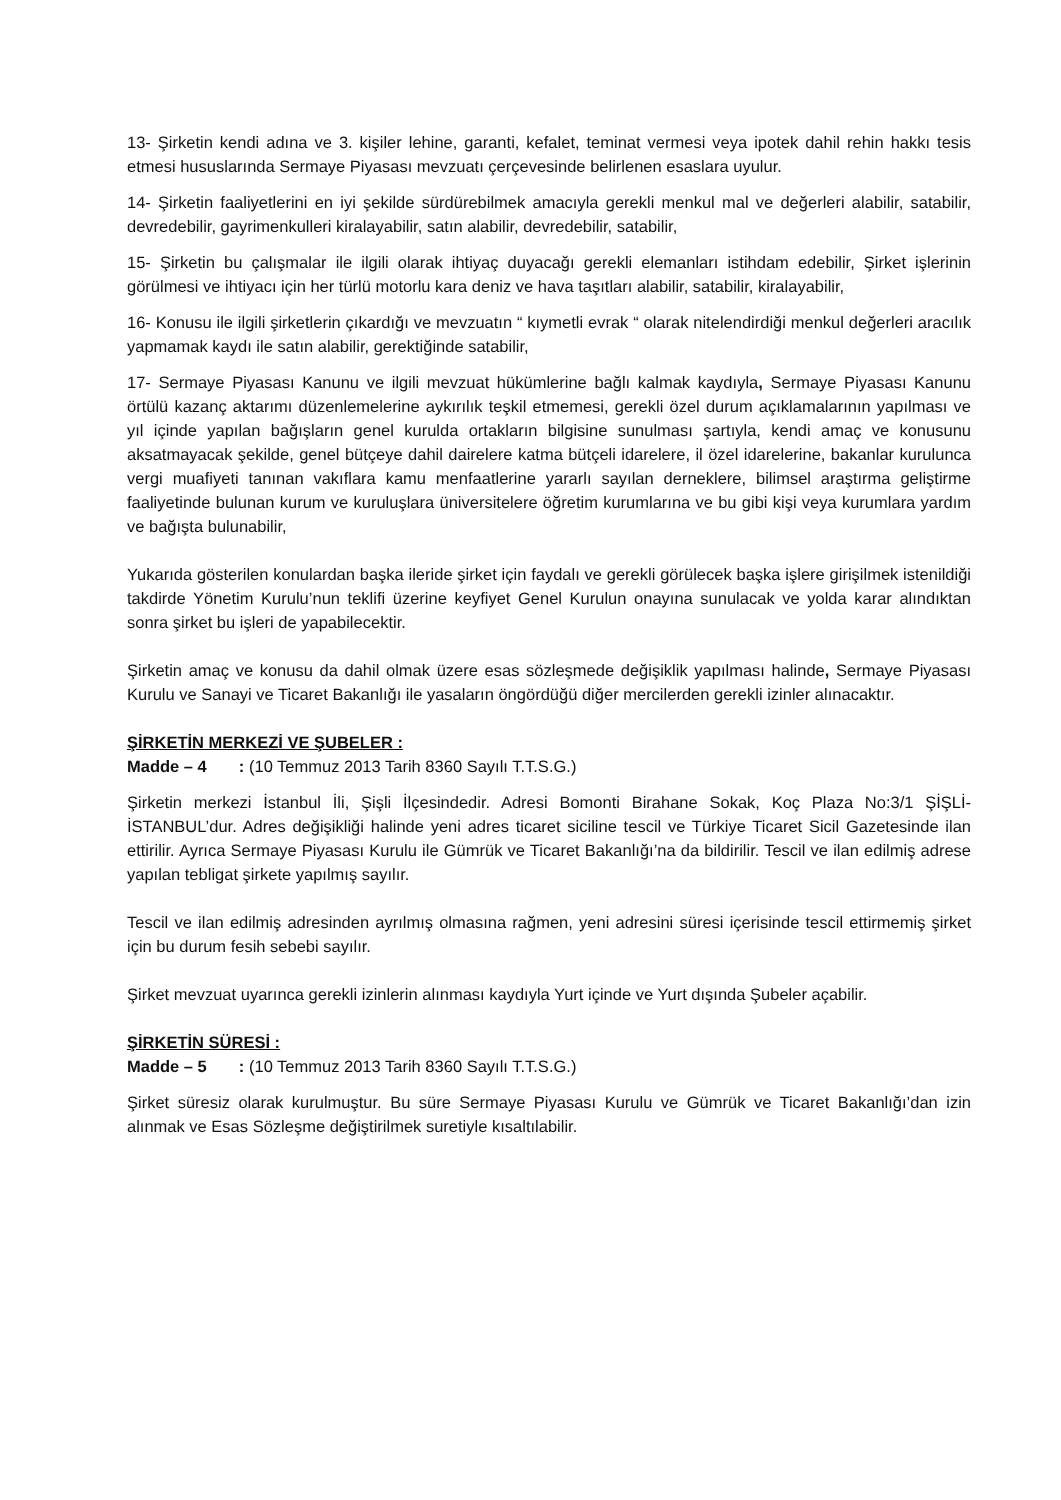13- Şirketin kendi adına ve 3. kişiler lehine, garanti, kefalet, teminat vermesi veya ipotek dahil rehin hakkı tesis etmesi hususlarında Sermaye Piyasası mevzuatı çerçevesinde belirlenen esaslara uyulur.
14- Şirketin faaliyetlerini en iyi şekilde sürdürebilmek amacıyla gerekli menkul mal ve değerleri alabilir, satabilir, devredebilir, gayrimenkulleri kiralayabilir, satın alabilir, devredebilir, satabilir,
15- Şirketin bu çalışmalar ile ilgili olarak ihtiyaç duyacağı gerekli elemanları istihdam edebilir, Şirket işlerinin görülmesi ve ihtiyacı için her türlü motorlu kara deniz ve hava taşıtları alabilir, satabilir, kiralayabilir,
16- Konusu ile ilgili şirketlerin çıkardığı ve mevzuatın “ kıymetli evrak “ olarak nitelendirdiği menkul değerleri aracılık yapmamak kaydı ile satın alabilir, gerektiğinde satabilir,
17- Sermaye Piyasası Kanunu ve ilgili mevzuat hükümlerine bağlı kalmak kaydıyla, Sermaye Piyasası Kanunu örtülü kazanç aktarımı düzenlemelerine aykırılık teşkil etmemesi, gerekli özel durum açıklamalarının yapılması ve yıl içinde yapılan bağışların genel kurulda ortakların bilgisine sunulması şartıyla, kendi amaç ve konusunu aksatmayacak şekilde, genel bütçeye dahil dairelere katma bütçeli idarelere, il özel idarelerine, bakanlar kurulunca vergi muafiyeti tanınan vakıflara kamu menfaatlerine yararlı sayılan derneklere, bilimsel araştırma geliştirme faaliyetinde bulunan kurum ve kuruluşlara üniversitelere öğretim kurumlarına ve bu gibi kişi veya kurumlara yardım ve bağışta bulunabilir,
Yukarıda gösterilen konulardan başka ileride şirket için faydalı ve gerekli görülecek başka işlere girişilmek istenildiği takdirde Yönetim Kurulu’nun teklifi üzerine keyfiyet Genel Kurulun onayına sunulacak ve yolda karar alındıktan sonra şirket bu işleri de yapabilecektir.
Şirketin amaç ve konusu da dahil olmak üzere esas sözleşmede değişiklik yapılması halinde, Sermaye Piyasası Kurulu ve Sanayi ve Ticaret Bakanlığı ile yasaların öngördüğü diğer mercilerden gerekli izinler alınacaktır.
ŞİRKETİN MERKEZİ VE ŞUBELER :
Madde – 4 : (10 Temmuz 2013 Tarih 8360 Sayılı T.T.S.G.)
Şirketin merkezi İstanbul İli, Şişli İlçesindedir. Adresi Bomonti Birahane Sokak, Koç Plaza No:3/1 ŞİŞLİ-İSTANBUL’dur. Adres değişikliği halinde yeni adres ticaret siciline tescil ve Türkiye Ticaret Sicil Gazetesinde ilan ettirilir. Ayrıca Sermaye Piyasası Kurulu ile Gümrük ve Ticaret Bakanlığı’na da bildirilir. Tescil ve ilan edilmiş adrese yapılan tebligat şirkete yapılmış sayılır.
Tescil ve ilan edilmiş adresinden ayrılmış olmasına rağmen, yeni adresini süresi içerisinde tescil ettirmemiş şirket için bu durum fesih sebebi sayılır.
Şirket mevzuat uyarınca gerekli izinlerin alınması kaydıyla Yurt içinde ve Yurt dışında Şubeler açabilir.
ŞİRKETİN SÜRESİ :
Madde – 5 : (10 Temmuz 2013 Tarih 8360 Sayılı T.T.S.G.)
Şirket süresiz olarak kurulmuştur. Bu süre Sermaye Piyasası Kurulu ve Gümrük ve Ticaret Bakanlığı’dan izin alınmak ve Esas Sözleşme değiştirilmek suretiyle kısaltılabilir.